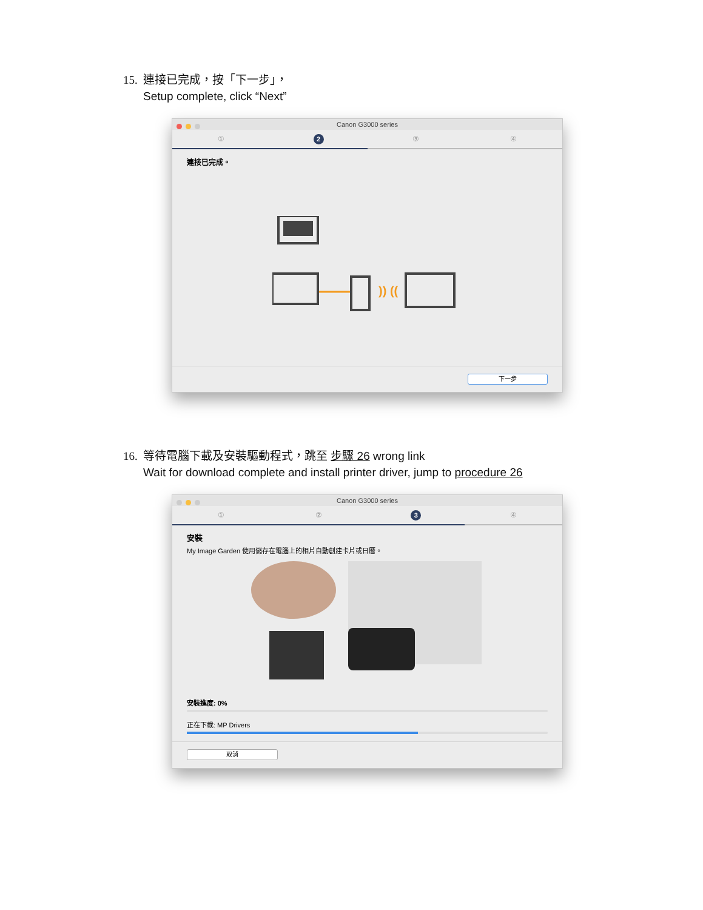15. 連接已完成，按「下一步」，
Setup complete, click “Next”
Canon G3000 series
①
2
③ ④
連接已完成。
)) ((
下一步
16. 等待電腦下載及安裝驅動程式，跳至 步驟 26 wrong link
Wait for download complete and install printer driver, jump to procedure 26
Canon G3000 series
① ②
3
④
安裝
My Image Garden 使用儲存在電腦上的相片自動創建卡片或日曆。
安裝進度: 0%
正在下載: MP Drivers
取消